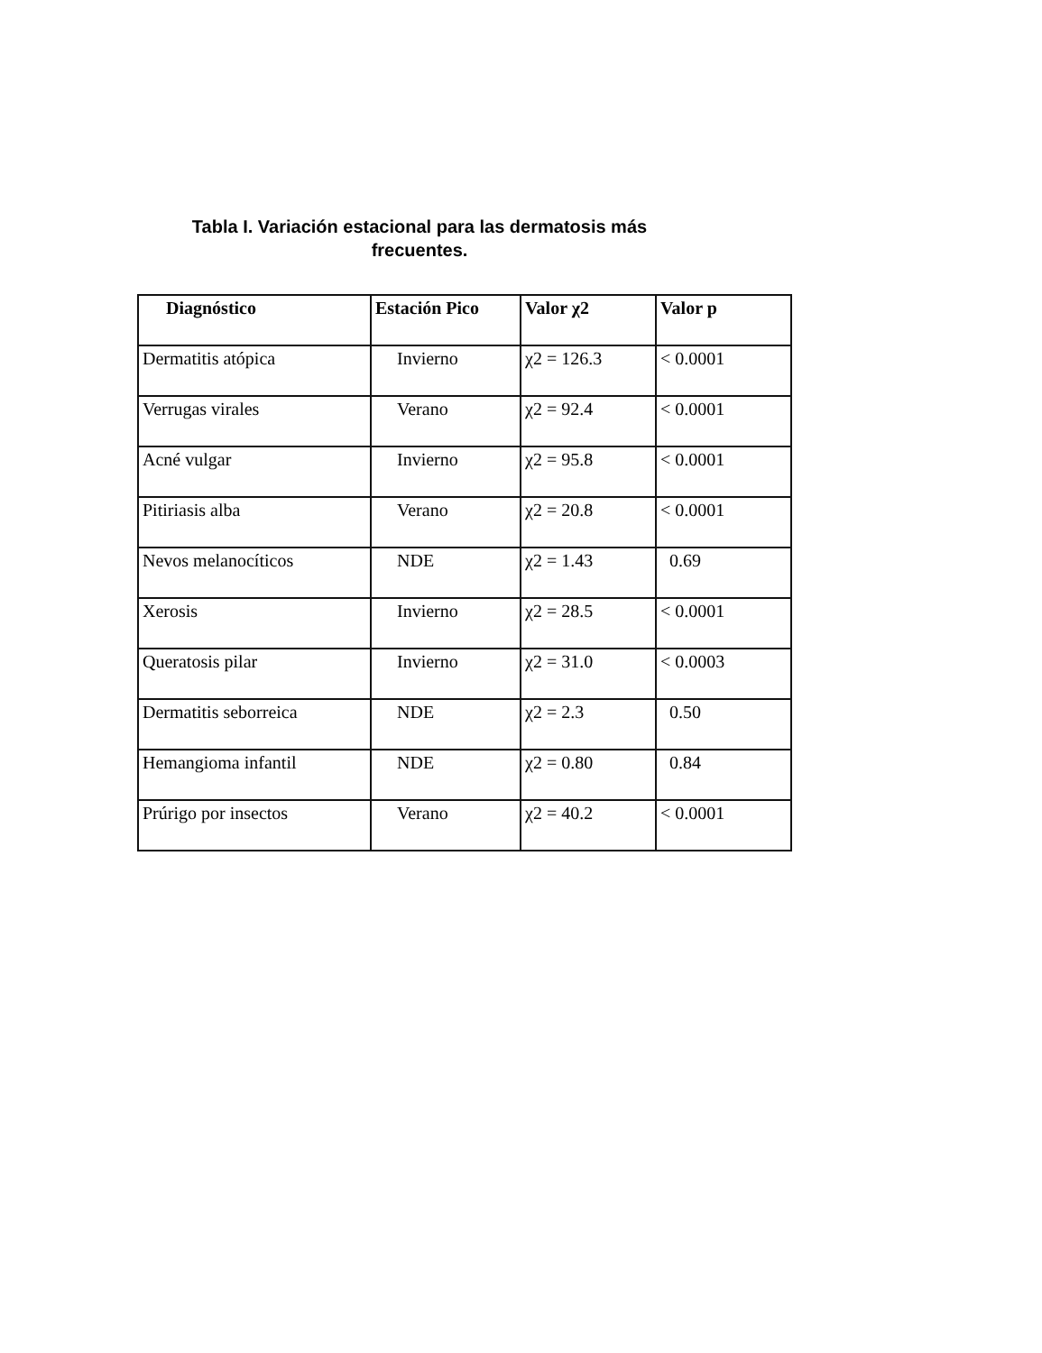Tabla I. Variación estacional para las dermatosis más
frecuentes.
| Diagnóstico | Estación Pico | Valor χ2 | Valor p |
| --- | --- | --- | --- |
| Dermatitis atópica | Invierno | χ2 = 126.3 | < 0.0001 |
| Verrugas virales | Verano | χ2 = 92.4 | < 0.0001 |
| Acné vulgar | Invierno | χ2 = 95.8 | < 0.0001 |
| Pitiriasis alba | Verano | χ2 = 20.8 | < 0.0001 |
| Nevos melanocíticos | NDE | χ2 = 1.43 | 0.69 |
| Xerosis | Invierno | χ2 = 28.5 | < 0.0001 |
| Queratosis pilar | Invierno | χ2 = 31.0 | < 0.0003 |
| Dermatitis seborreica | NDE | χ2 = 2.3 | 0.50 |
| Hemangioma infantil | NDE | χ2 = 0.80 | 0.84 |
| Prúrigo por insectos | Verano | χ2 = 40.2 | < 0.0001 |